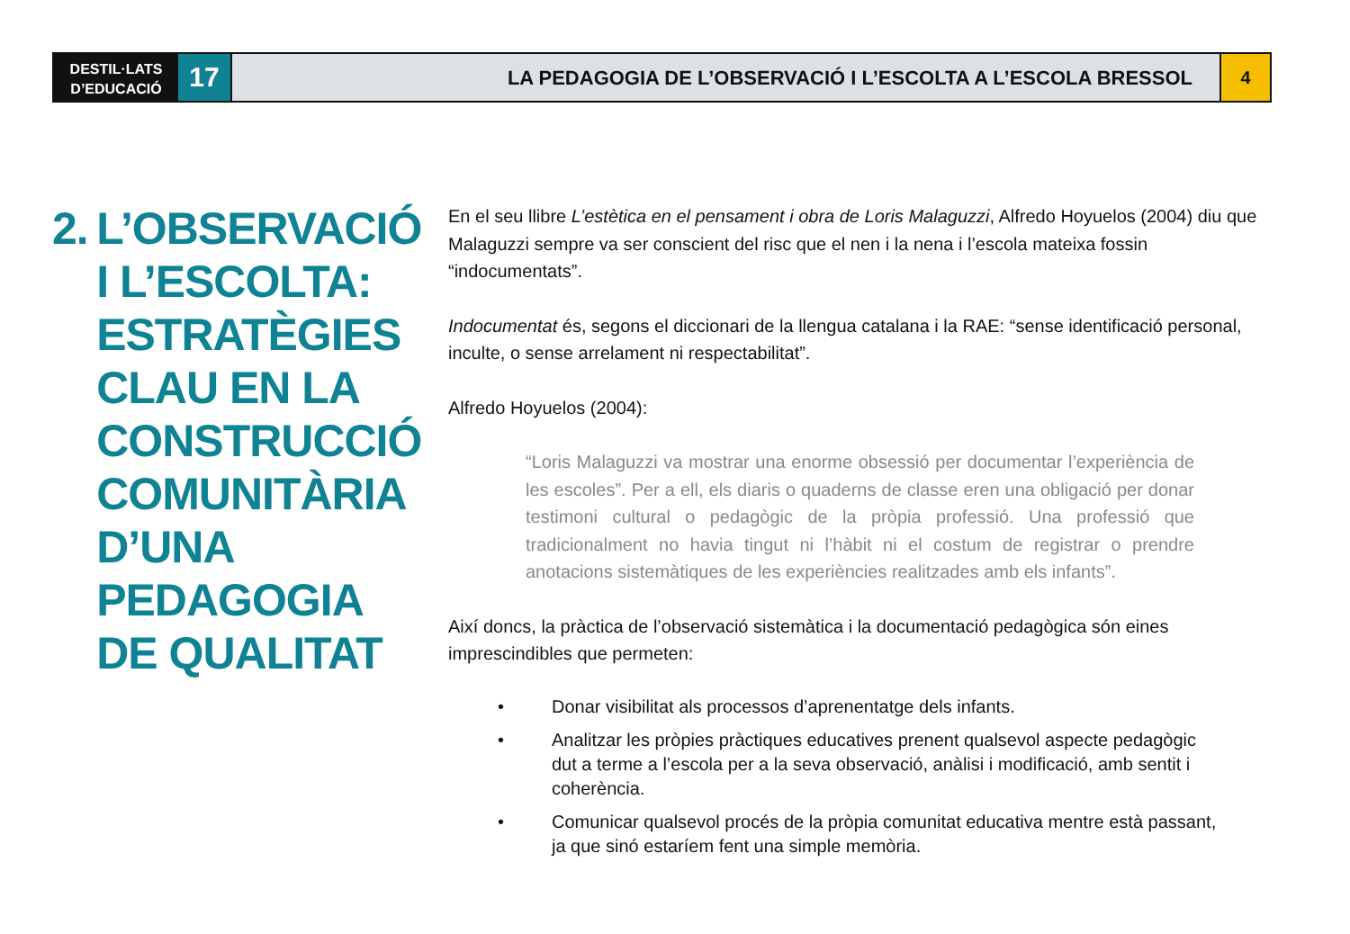DESTIL·LATS
D’EDUCACIÓ
17
LA PEDAGOGIA DE L’OBSERVACIÓ I L’ESCOLTA A L’ESCOLA BRESSOL
4
2. L’OBSERVACIÓ
I L’ESCOLTA:
ESTRATÈGIES
CLAU EN LA
CONSTRUCCIÓ
COMUNITÀRIA
D’UNA PEDAGOGIA
DE QUALITAT
En el seu llibre L’estètica en el pensament i obra de Loris Malaguzzi, Alfredo Hoyuelos (2004) diu que Malaguzzi sempre va ser conscient del risc que el nen i la nena i l’escola mateixa fossin “indocumentats”.
Indocumentat és, segons el diccionari de la llengua catalana i la RAE: “sense identificació personal, inculte, o sense arrelament ni respectabilitat”.
Alfredo Hoyuelos (2004):
“Loris Malaguzzi va mostrar una enorme obsessió per documentar l’experiència de les escoles”. Per a ell, els diaris o quaderns de classe eren una obligació per donar testimoni cultural o pedagògic de la pròpia professió. Una professió que tradicionalment no havia tingut ni l’hàbit ni el costum de registrar o prendre anotacions sistemàtiques de les experiències realitzades amb els infants”.
Així doncs, la pràctica de l’observació sistemàtica i la documentació pedagògica són eines imprescindibles que permeten:
• Donar visibilitat als processos d’aprenentatge dels infants.
• Analitzar les pròpies pràctiques educatives prenent qualsevol aspecte pedagògic dut a terme a l’escola per a la seva observació, anàlisi i modificació, amb sentit i coherència.
• Comunicar qualsevol procés de la pròpia comunitat educativa mentre està passant, ja que sinó estaríem fent una simple memòria.